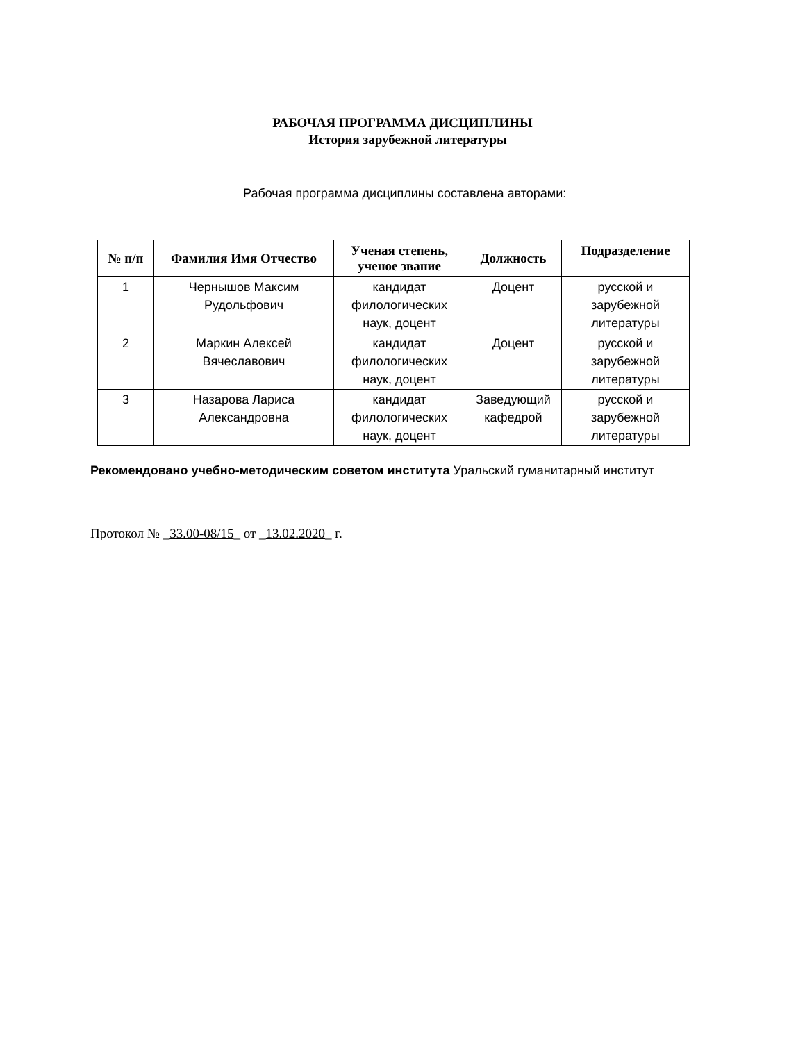РАБОЧАЯ ПРОГРАММА ДИСЦИПЛИНЫ
История зарубежной литературы
Рабочая программа дисциплины составлена авторами:
| № п/п | Фамилия Имя Отчество | Ученая степень, ученое звание | Должность | Подразделение |
| --- | --- | --- | --- | --- |
| 1 | Чернышов Максим Рудольфович | кандидат филологических наук, доцент | Доцент | русской и зарубежной литературы |
| 2 | Маркин Алексей Вячеславович | кандидат филологических наук, доцент | Доцент | русской и зарубежной литературы |
| 3 | Назарова Лариса Александровна | кандидат филологических наук, доцент | Заведующий кафедрой | русской и зарубежной литературы |
Рекомендовано учебно-методическим советом института Уральский гуманитарный институт
Протокол № _33.00-08/15_ от _13.02.2020_ г.